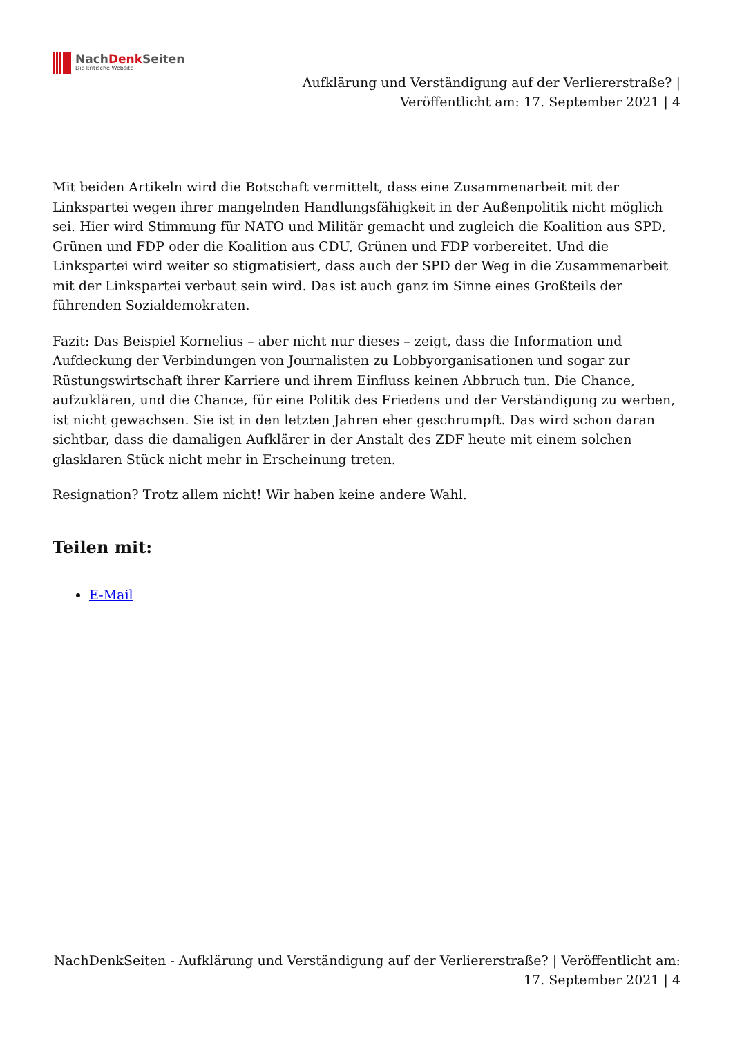NachDenk Seiten
Die kritische Website
Aufklärung und Verständigung auf der Verliererstraße? |
Veröffentlicht am: 17. September 2021 | 4
Mit beiden Artikeln wird die Botschaft vermittelt, dass eine Zusammenarbeit mit der Linkspartei wegen ihrer mangelnden Handlungsfähigkeit in der Außenpolitik nicht möglich sei. Hier wird Stimmung für NATO und Militär gemacht und zugleich die Koalition aus SPD, Grünen und FDP oder die Koalition aus CDU, Grünen und FDP vorbereitet. Und die Linkspartei wird weiter so stigmatisiert, dass auch der SPD der Weg in die Zusammenarbeit mit der Linkspartei verbaut sein wird. Das ist auch ganz im Sinne eines Großteils der führenden Sozialdemokraten.
Fazit: Das Beispiel Kornelius – aber nicht nur dieses – zeigt, dass die Information und Aufdeckung der Verbindungen von Journalisten zu Lobbyorganisationen und sogar zur Rüstungswirtschaft ihrer Karriere und ihrem Einfluss keinen Abbruch tun. Die Chance, aufzuklären, und die Chance, für eine Politik des Friedens und der Verständigung zu werben, ist nicht gewachsen. Sie ist in den letzten Jahren eher geschrumpft. Das wird schon daran sichtbar, dass die damaligen Aufklärer in der Anstalt des ZDF heute mit einem solchen glasklaren Stück nicht mehr in Erscheinung treten.
Resignation? Trotz allem nicht! Wir haben keine andere Wahl.
Teilen mit:
E-Mail
NachDenkSeiten - Aufklärung und Verständigung auf der Verliererstraße? | Veröffentlicht am: 17. September 2021 | 4